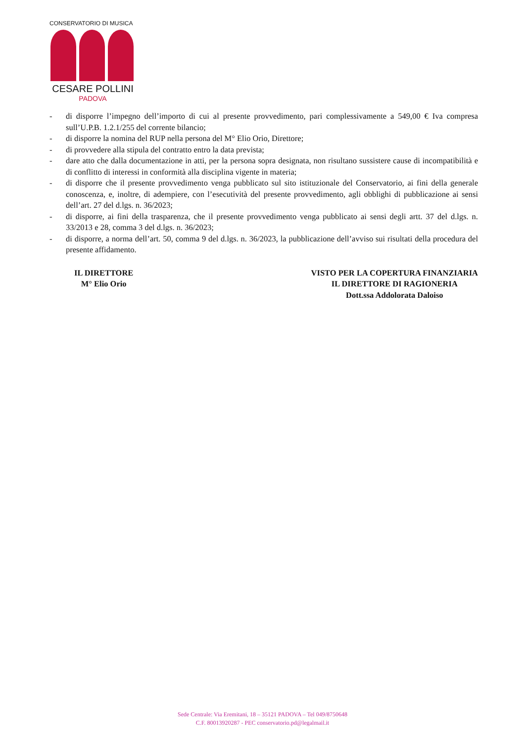CONSERVATORIO DI MUSICA
CESARE POLLINI
PADOVA
- di disporre l’impegno dell’importo di cui al presente provvedimento, pari complessivamente a 549,00 € Iva compresa sull’U.P.B. 1.2.1/255 del corrente bilancio;
- di disporre la nomina del RUP nella persona del M° Elio Orio, Direttore;
- di provvedere alla stipula del contratto entro la data prevista;
- dare atto che dalla documentazione in atti, per la persona sopra designata, non risultano sussistere cause di incompatibilità e di conflitto di interessi in conformità alla disciplina vigente in materia;
- di disporre che il presente provvedimento venga pubblicato sul sito istituzionale del Conservatorio, ai fini della generale conoscenza, e, inoltre, di adempiere, con l’esecutività del presente provvedimento, agli obblighi di pubblicazione ai sensi dell’art. 27 del d.lgs. n. 36/2023;
- di disporre, ai fini della trasparenza, che il presente provvedimento venga pubblicato ai sensi degli artt. 37 del d.lgs. n. 33/2013 e 28, comma 3 del d.lgs. n. 36/2023;
- di disporre, a norma dell’art. 50, comma 9 del d.lgs. n. 36/2023, la pubblicazione dell’avviso sui risultati della procedura del presente affidamento.
IL DIRETTORE
M° Elio Orio
VISTO PER LA COPERTURA FINANZIARIA
IL DIRETTORE DI RAGIONERIA
Dott.ssa Addolorata Daloiso
Sede Centrale: Via Eremitani, 18 – 35121 PADOVA – Tel 049/8750648
C.F. 80013920287 - PEC conservatorio.pd@legalmail.it